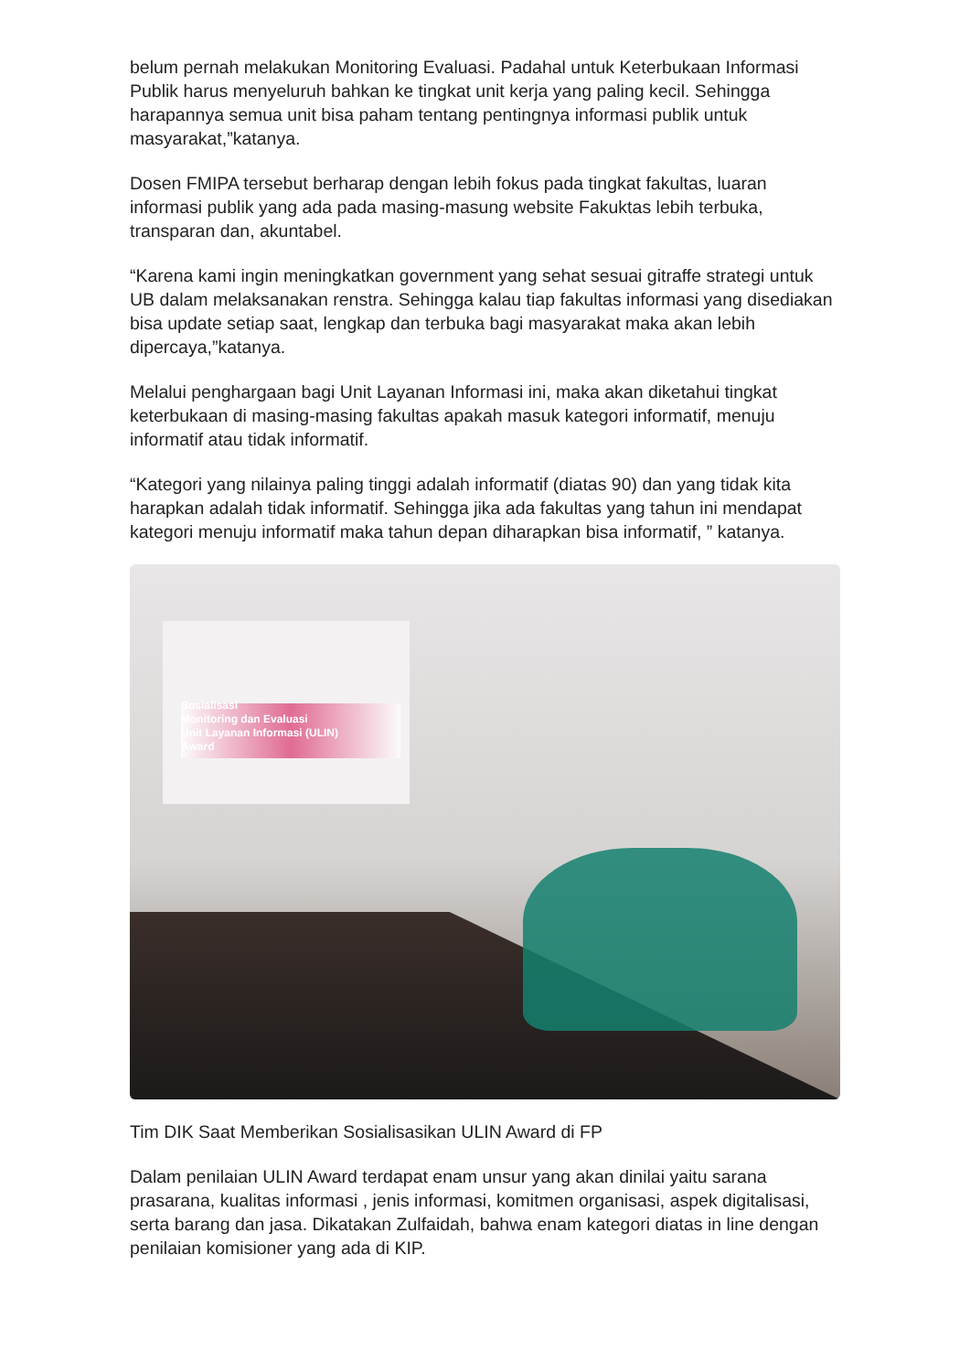belum pernah melakukan Monitoring Evaluasi. Padahal untuk Keterbukaan Informasi Publik harus menyeluruh bahkan ke tingkat unit kerja yang paling kecil. Sehingga harapannya semua unit bisa paham tentang pentingnya informasi publik untuk masyarakat,”katanya.
Dosen FMIPA tersebut berharap dengan lebih fokus pada tingkat fakultas, luaran informasi publik yang ada pada masing-masung website Fakuktas lebih terbuka, transparan dan, akuntabel.
“Karena kami ingin meningkatkan government yang sehat sesuai gitraffe strategi untuk UB dalam melaksanakan renstra. Sehingga kalau tiap fakultas informasi yang disediakan bisa update setiap saat, lengkap dan terbuka bagi masyarakat maka akan lebih dipercaya,”katanya.
Melalui penghargaan bagi Unit Layanan Informasi ini, maka akan diketahui tingkat keterbukaan di masing-masing fakultas apakah masuk kategori informatif, menuju informatif atau tidak informatif.
“Kategori yang nilainya paling tinggi adalah informatif (diatas 90) dan yang tidak kita harapkan adalah tidak informatif. Sehingga jika ada fakultas yang tahun ini mendapat kategori menuju informatif maka tahun depan diharapkan bisa informatif, ” katanya.
Sosialisasi
Monitoring dan Evaluasi
Unit Layanan Informasi (ULIN)
Award
Tim DIK Saat Memberikan Sosialisasikan ULIN Award di FP
Dalam penilaian ULIN Award terdapat enam unsur yang akan dinilai yaitu sarana prasarana, kualitas informasi , jenis informasi, komitmen organisasi, aspek digitalisasi, serta barang dan jasa. Dikatakan Zulfaidah, bahwa enam kategori diatas in line dengan penilaian komisioner yang ada di KIP.